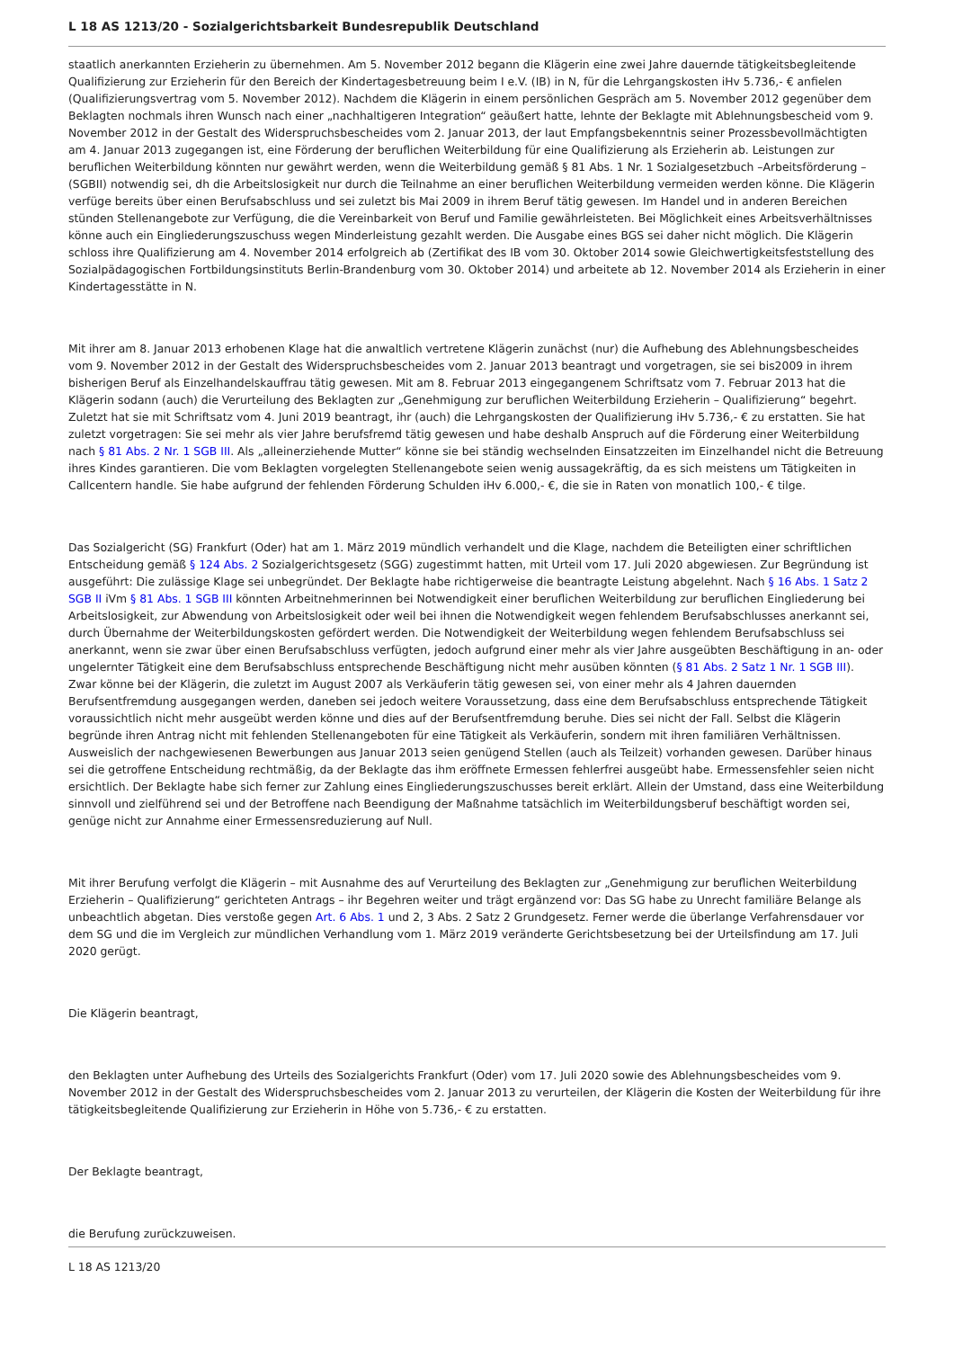L 18 AS 1213/20 - Sozialgerichtsbarkeit Bundesrepublik Deutschland
staatlich anerkannten Erzieherin zu übernehmen. Am 5. November 2012 begann die Klägerin eine zwei Jahre dauernde tätigkeitsbegleitende Qualifizierung zur Erzieherin für den Bereich der Kindertagesbetreuung beim I e.V. (IB) in N, für die Lehrgangskosten iHv 5.736,- € anfielen (Qualifizierungsvertrag vom 5. November 2012). Nachdem die Klägerin in einem persönlichen Gespräch am 5. November 2012 gegenüber dem Beklagten nochmals ihren Wunsch nach einer „nachhaltigeren Integration“ geäußert hatte, lehnte der Beklagte mit Ablehnungsbescheid vom 9. November 2012 in der Gestalt des Widerspruchsbescheides vom 2. Januar 2013, der laut Empfangsbekenntnis seiner Prozessbevollmächtigten am 4. Januar 2013 zugegangen ist, eine Förderung der beruflichen Weiterbildung für eine Qualifizierung als Erzieherin ab. Leistungen zur beruflichen Weiterbildung könnten nur gewährt werden, wenn die Weiterbildung gemäß § 81 Abs. 1 Nr. 1 Sozialgesetzbuch –Arbeitsförderung – (SGBII) notwendig sei, dh die Arbeitslosigkeit nur durch die Teilnahme an einer beruflichen Weiterbildung vermeiden werden könne. Die Klägerin verfüge bereits über einen Berufsabschluss und sei zuletzt bis Mai 2009 in ihrem Beruf tätig gewesen. Im Handel und in anderen Bereichen stünden Stellenangebote zur Verfügung, die die Vereinbarkeit von Beruf und Familie gewährleisteten. Bei Möglichkeit eines Arbeitsverhältnisses könne auch ein Eingliederungszuschuss wegen Minderleistung gezahlt werden. Die Ausgabe eines BGS sei daher nicht möglich. Die Klägerin schloss ihre Qualifizierung am 4. November 2014 erfolgreich ab (Zertifikat des IB vom 30. Oktober 2014 sowie Gleichwertigkeitsfeststellung des Sozialpädagogischen Fortbildungsinstituts Berlin-Brandenburg vom 30. Oktober 2014) und arbeitete ab 12. November 2014 als Erzieherin in einer Kindertagesstätte in N.
Mit ihrer am 8. Januar 2013 erhobenen Klage hat die anwaltlich vertretene Klägerin zunächst (nur) die Aufhebung des Ablehnungsbescheides vom 9. November 2012 in der Gestalt des Widerspruchsbescheides vom 2. Januar 2013 beantragt und vorgetragen, sie sei bis2009 in ihrem bisherigen Beruf als Einzelhandelskauffrau tätig gewesen. Mit am 8. Februar 2013 eingegangenem Schriftsatz vom 7. Februar 2013 hat die Klägerin sodann (auch) die Verurteilung des Beklagten zur „Genehmigung zur beruflichen Weiterbildung Erzieherin – Qualifizierung“ begehrt. Zuletzt hat sie mit Schriftsatz vom 4. Juni 2019 beantragt, ihr (auch) die Lehrgangskosten der Qualifizierung iHv 5.736,- € zu erstatten. Sie hat zuletzt vorgetragen: Sie sei mehr als vier Jahre berufsfremd tätig gewesen und habe deshalb Anspruch auf die Förderung einer Weiterbildung nach § 81 Abs. 2 Nr. 1 SGB III. Als „alleinerziehende Mutter“ könne sie bei ständig wechselnden Einsatzzeiten im Einzelhandel nicht die Betreuung ihres Kindes garantieren. Die vom Beklagten vorgelegten Stellenangebote seien wenig aussagekräftig, da es sich meistens um Tätigkeiten in Callcentern handle. Sie habe aufgrund der fehlenden Förderung Schulden iHv 6.000,- €, die sie in Raten von monatlich 100,- € tilge.
Das Sozialgericht (SG) Frankfurt (Oder) hat am 1. März 2019 mündlich verhandelt und die Klage, nachdem die Beteiligten einer schriftlichen Entscheidung gemäß § 124 Abs. 2 Sozialgerichtsgesetz (SGG) zugestimmt hatten, mit Urteil vom 17. Juli 2020 abgewiesen. Zur Begründung ist ausgeführt: Die zulässige Klage sei unbegründet. Der Beklagte habe richtigerweise die beantragte Leistung abgelehnt. Nach § 16 Abs. 1 Satz 2 SGB II iVm § 81 Abs. 1 SGB III könnten Arbeitnehmerinnen bei Notwendigkeit einer beruflichen Weiterbildung zur beruflichen Eingliederung bei Arbeitslosigkeit, zur Abwendung von Arbeitslosigkeit oder weil bei ihnen die Notwendigkeit wegen fehlendem Berufsabschlusses anerkannt sei, durch Übernahme der Weiterbildungskosten gefördert werden. Die Notwendigkeit der Weiterbildung wegen fehlendem Berufsabschluss sei anerkannt, wenn sie zwar über einen Berufsabschluss verfügten, jedoch aufgrund einer mehr als vier Jahre ausgeübten Beschäftigung in an- oder ungelernter Tätigkeit eine dem Berufsabschluss entsprechende Beschäftigung nicht mehr ausüben könnten (§ 81 Abs. 2 Satz 1 Nr. 1 SGB III). Zwar könne bei der Klägerin, die zuletzt im August 2007 als Verkäuferin tätig gewesen sei, von einer mehr als 4 Jahren dauernden Berufsentfremdung ausgegangen werden, daneben sei jedoch weitere Voraussetzung, dass eine dem Berufsabschluss entsprechende Tätigkeit voraussichtlich nicht mehr ausgeübt werden könne und dies auf der Berufsentfremdung beruhe. Dies sei nicht der Fall. Selbst die Klägerin begründe ihren Antrag nicht mit fehlenden Stellenangeboten für eine Tätigkeit als Verkäuferin, sondern mit ihren familiären Verhältnissen. Ausweislich der nachgewiesenen Bewerbungen aus Januar 2013 seien genügend Stellen (auch als Teilzeit) vorhanden gewesen. Darüber hinaus sei die getroffene Entscheidung rechtmäßig, da der Beklagte das ihm eröffnete Ermessen fehlerfrei ausgeübt habe. Ermessensfehler seien nicht ersichtlich. Der Beklagte habe sich ferner zur Zahlung eines Eingliederungszuschusses bereit erklärt. Allein der Umstand, dass eine Weiterbildung sinnvoll und zielführend sei und der Betroffene nach Beendigung der Maßnahme tatsächlich im Weiterbildungsberuf beschäftigt worden sei, genüge nicht zur Annahme einer Ermessensreduzierung auf Null.
Mit ihrer Berufung verfolgt die Klägerin – mit Ausnahme des auf Verurteilung des Beklagten zur „Genehmigung zur beruflichen Weiterbildung Erzieherin – Qualifizierung“ gerichteten Antrags – ihr Begehren weiter und trägt ergänzend vor: Das SG habe zu Unrecht familiäre Belange als unbeachtlich abgetan. Dies verstoße gegen Art. 6 Abs. 1 und 2, 3 Abs. 2 Satz 2 Grundgesetz. Ferner werde die überlange Verfahrensdauer vor dem SG und die im Vergleich zur mündlichen Verhandlung vom 1. März 2019 veränderte Gerichtsbesetzung bei der Urteilsfindung am 17. Juli 2020 gerügt.
Die Klägerin beantragt,
den Beklagten unter Aufhebung des Urteils des Sozialgerichts Frankfurt (Oder) vom 17. Juli 2020 sowie des Ablehnungsbescheides vom 9. November 2012 in der Gestalt des Widerspruchsbescheides vom 2. Januar 2013 zu verurteilen, der Klägerin die Kosten der Weiterbildung für ihre tätigkeitsbegleitende Qualifizierung zur Erzieherin in Höhe von 5.736,- € zu erstatten.
Der Beklagte beantragt,
die Berufung zurückzuweisen.
L 18 AS 1213/20